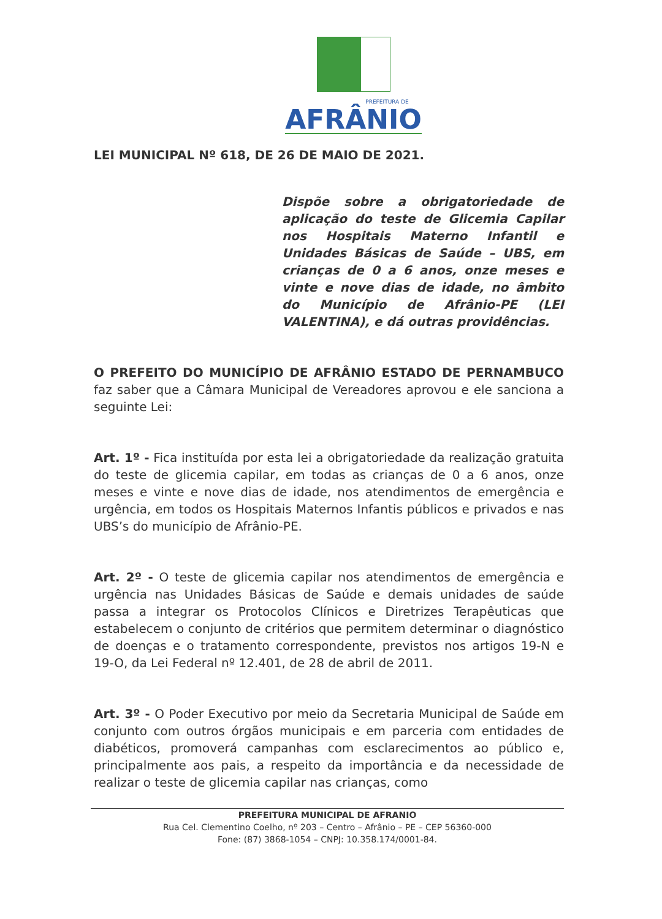PREFEITURA DE
AFRÂNIO
LEI MUNICIPAL Nº 618, DE 26 DE MAIO DE 2021.
Dispõe sobre a obrigatoriedade de aplicação do teste de Glicemia Capilar nos Hospitais Materno Infantil e Unidades Básicas de Saúde – UBS, em crianças de 0 a 6 anos, onze meses e vinte e nove dias de idade, no âmbito do Município de Afrânio-PE (LEI VALENTINA), e dá outras providências.
O PREFEITO DO MUNICÍPIO DE AFRÂNIO ESTADO DE PERNAMBUCO faz saber que a Câmara Municipal de Vereadores aprovou e ele sanciona a seguinte Lei:
Art. 1º - Fica instituída por esta lei a obrigatoriedade da realização gratuita do teste de glicemia capilar, em todas as crianças de 0 a 6 anos, onze meses e vinte e nove dias de idade, nos atendimentos de emergência e urgência, em todos os Hospitais Maternos Infantis públicos e privados e nas UBS’s do município de Afrânio-PE.
Art. 2º - O teste de glicemia capilar nos atendimentos de emergência e urgência nas Unidades Básicas de Saúde e demais unidades de saúde passa a integrar os Protocolos Clínicos e Diretrizes Terapêuticas que estabelecem o conjunto de critérios que permitem determinar o diagnóstico de doenças e o tratamento correspondente, previstos nos artigos 19-N e 19-O, da Lei Federal nº 12.401, de 28 de abril de 2011.
Art. 3º - O Poder Executivo por meio da Secretaria Municipal de Saúde em conjunto com outros órgãos municipais e em parceria com entidades de diabéticos, promoverá campanhas com esclarecimentos ao público e, principalmente aos pais, a respeito da importância e da necessidade de realizar o teste de glicemia capilar nas crianças, como
PREFEITURA MUNICIPAL DE AFRANIO
Rua Cel. Clementino Coelho, nº 203 – Centro – Afrânio – PE – CEP 56360-000
Fone: (87) 3868-1054 – CNPJ: 10.358.174/0001-84.